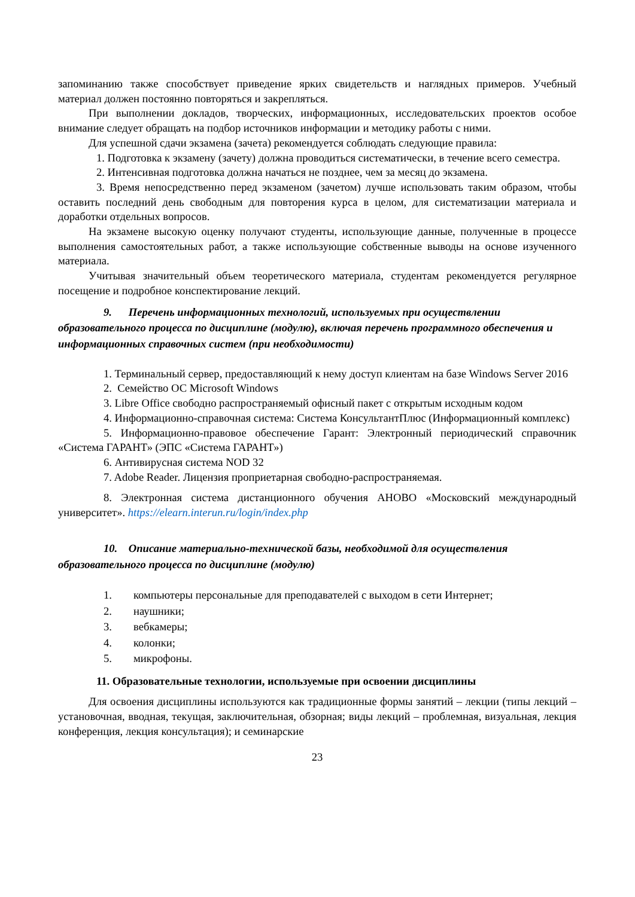запоминанию также способствует приведение ярких свидетельств и наглядных примеров. Учебный материал должен постоянно повторяться и закрепляться.
При выполнении докладов, творческих, информационных, исследовательских проектов особое внимание следует обращать на подбор источников информации и методику работы с ними.
Для успешной сдачи экзамена (зачета) рекомендуется соблюдать следующие правила:
1. Подготовка к экзамену (зачету) должна проводиться систематически, в течение всего семестра.
2. Интенсивная подготовка должна начаться не позднее, чем за месяц до экзамена.
3. Время непосредственно перед экзаменом (зачетом) лучше использовать таким образом, чтобы оставить последний день свободным для повторения курса в целом, для систематизации материала и доработки отдельных вопросов.
На экзамене высокую оценку получают студенты, использующие данные, полученные в процессе выполнения самостоятельных работ, а также использующие собственные выводы на основе изученного материала.
Учитывая значительный объем теоретического материала, студентам рекомендуется регулярное посещение и подробное конспектирование лекций.
9. Перечень информационных технологий, используемых при осуществлении образовательного процесса по дисциплине (модулю), включая перечень программного обеспечения и информационных справочных систем (при необходимости)
1. Терминальный сервер, предоставляющий к нему доступ клиентам на базе Windows Server 2016
2. Семейство ОС Microsoft Windows
3. Libre Office свободно распространяемый офисный пакет с открытым исходным кодом
4. Информационно-справочная система: Система КонсультантПлюс (Информационный комплекс)
5. Информационно-правовое обеспечение Гарант: Электронный периодический справочник «Система ГАРАНТ» (ЭПС «Система ГАРАНТ»)
6. Антивирусная система NOD 32
7. Adobe Reader. Лицензия проприетарная свободно-распространяемая.
8. Электронная система дистанционного обучения АНОВО «Московский международный университет». https://elearn.interun.ru/login/index.php
10. Описание материально-технической базы, необходимой для осуществления образовательного процесса по дисциплине (модулю)
1. компьютеры персональные для преподавателей с выходом в сети Интернет;
2. наушники;
3. вебкамеры;
4. колонки;
5. микрофоны.
11. Образовательные технологии, используемые при освоении дисциплины
Для освоения дисциплины используются как традиционные формы занятий – лекции (типы лекций – установочная, вводная, текущая, заключительная, обзорная; виды лекций – проблемная, визуальная, лекция конференция, лекция консультация); и семинарские
23